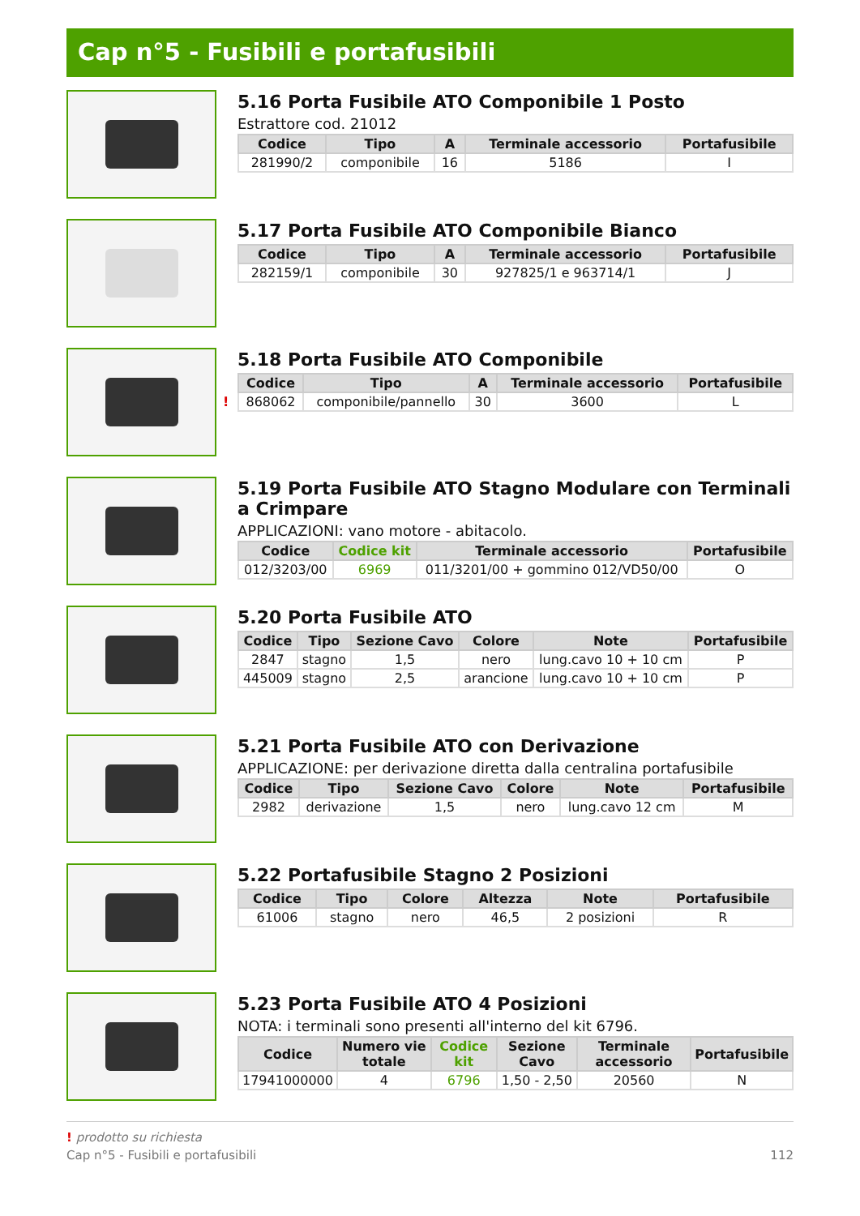Cap n°5 - Fusibili e portafusibili
5.16 Porta Fusibile ATO Componibile 1 Posto
Estrattore cod. 21012
| Codice | Tipo | A | Terminale accessorio | Portafusibile |
| --- | --- | --- | --- | --- |
| 281990/2 | componibile | 16 | 5186 | I |
5.17 Porta Fusibile ATO Componibile Bianco
| Codice | Tipo | A | Terminale accessorio | Portafusibile |
| --- | --- | --- | --- | --- |
| 282159/1 | componibile | 30 | 927825/1 e 963714/1 | J |
5.18 Porta Fusibile ATO Componibile
| Codice | Tipo | A | Terminale accessorio | Portafusibile |
| --- | --- | --- | --- | --- |
| ! 868062 | componibile/pannello | 30 | 3600 | L |
5.19 Porta Fusibile ATO Stagno Modulare con Terminali a Crimpare
APPLICAZIONI: vano motore - abitacolo.
| Codice | Codice kit | Terminale accessorio | Portafusibile |
| --- | --- | --- | --- |
| 012/3203/00 | 6969 | 011/3201/00 + gommino 012/VD50/00 | O |
5.20 Porta Fusibile ATO
| Codice | Tipo | Sezione Cavo | Colore | Note | Portafusibile |
| --- | --- | --- | --- | --- | --- |
| 2847 | stagno | 1,5 | nero | lung.cavo 10 + 10 cm | P |
| 445009 | stagno | 2,5 | arancione | lung.cavo 10 + 10 cm | P |
5.21 Porta Fusibile ATO con Derivazione
APPLICAZIONE: per derivazione diretta dalla centralina portafusibile
| Codice | Tipo | Sezione Cavo | Colore | Note | Portafusibile |
| --- | --- | --- | --- | --- | --- |
| 2982 | derivazione | 1,5 | nero | lung.cavo 12 cm | M |
5.22 Portafusibile Stagno 2 Posizioni
| Codice | Tipo | Colore | Altezza | Note | Portafusibile |
| --- | --- | --- | --- | --- | --- |
| 61006 | stagno | nero | 46,5 | 2 posizioni | R |
5.23 Porta Fusibile ATO 4 Posizioni
NOTA: i terminali sono presenti all'interno del kit 6796.
| Codice | Numero vie totale | Codice kit | Sezione Cavo | Terminale accessorio | Portafusibile |
| --- | --- | --- | --- | --- | --- |
| 17941000000 | 4 | 6796 | 1,50 - 2,50 | 20560 | N |
! prodotto su richiesta
Cap n°5 - Fusibili e portafusibili 112